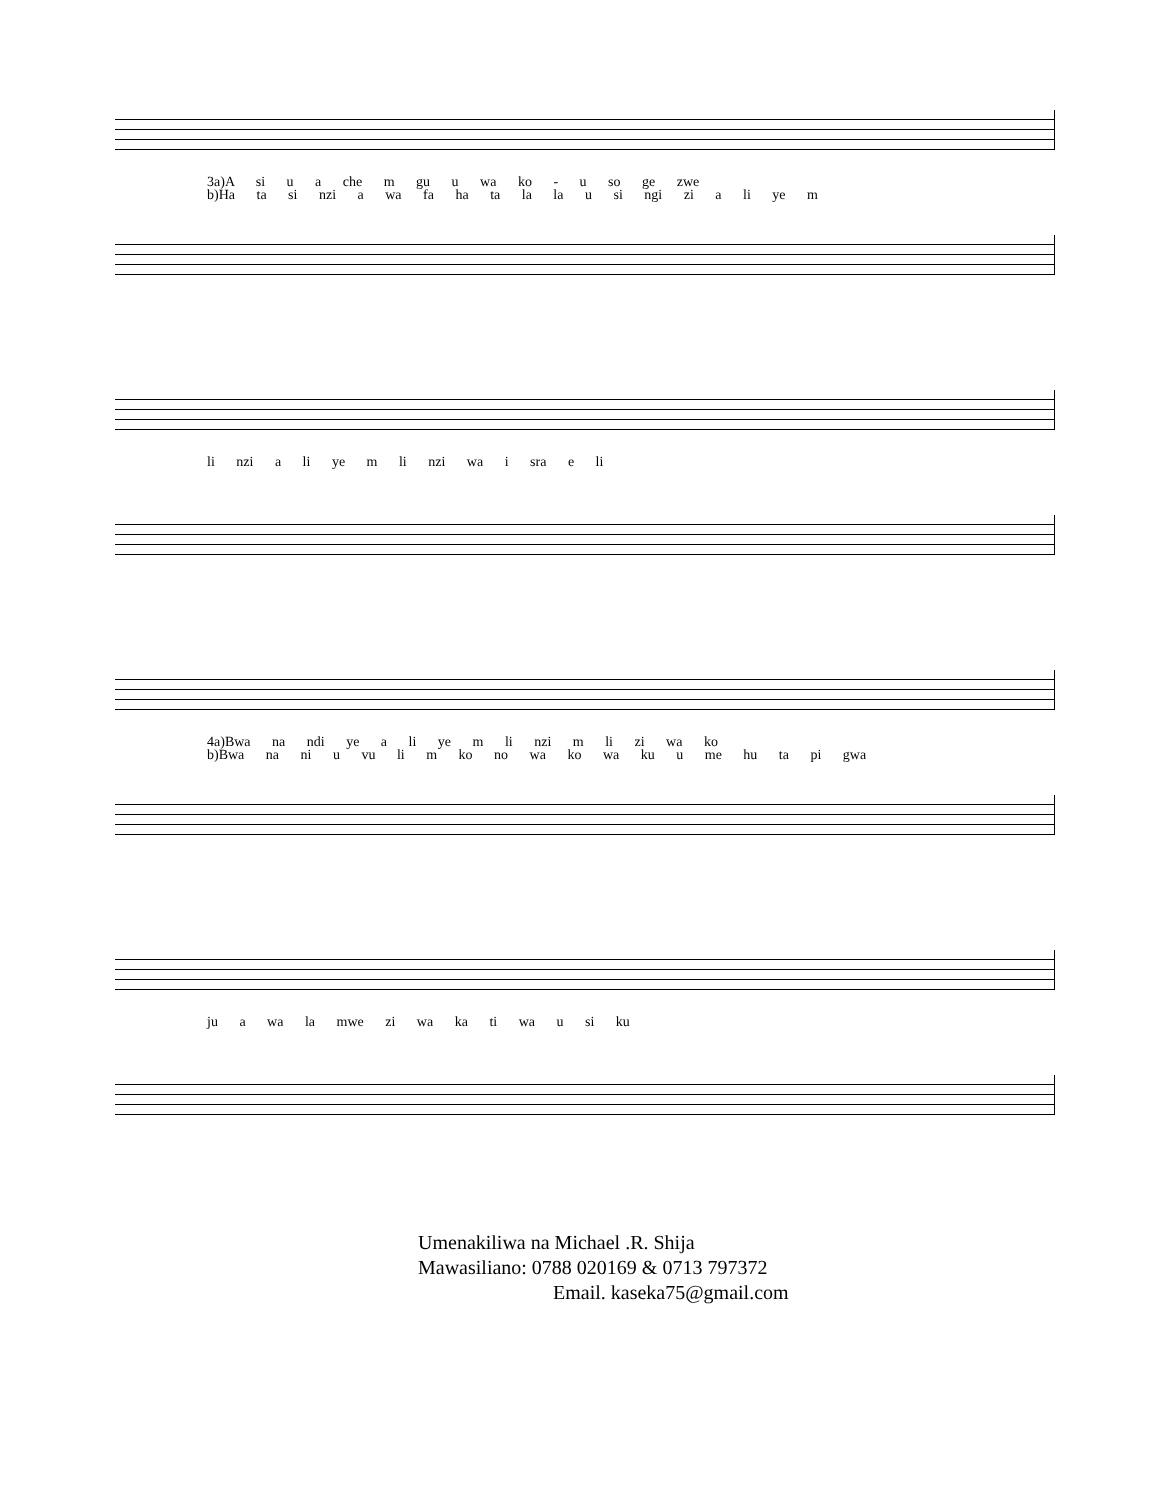3a)A si u a che m gu u wa ko - u so ge zwe
b)Ha ta si nzi a wa fa ha ta la la u si ngi zi a li ye m
li nzi a li ye m li nzi wa i sra e li
4a)Bwa na ndi ye a li ye m li nzi m li zi wa ko
b)Bwa na ni u vu li m ko no wa ko wa ku u me hu ta pi gwa
ju a wa la mwe zi wa ka ti wa u si ku
Umenakiliwa na Michael .R. Shija
Mawasiliano: 0788 020169 & 0713 797372
Email. kaseka75@gmail.com